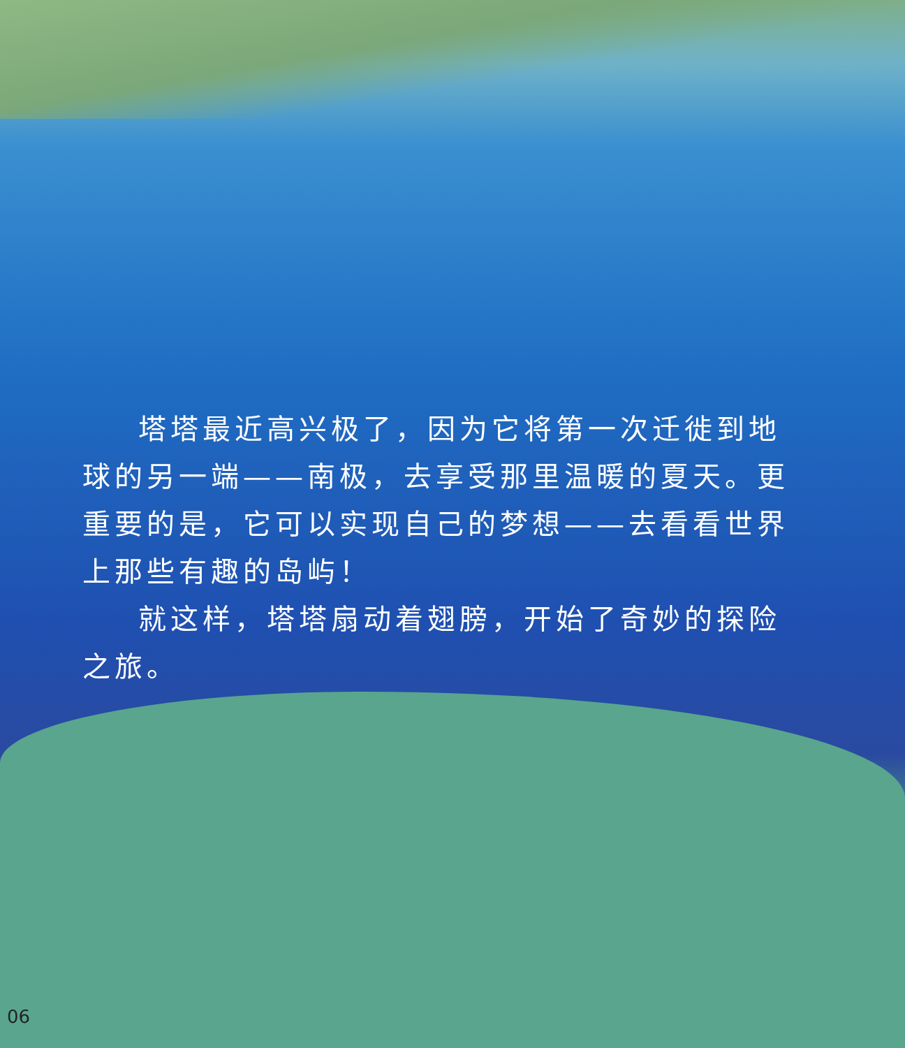塔塔最近高兴极了，因为它将第一次迁徙到地球的另一端——南极，去享受那里温暖的夏天。更重要的是，它可以实现自己的梦想——去看看世界上那些有趣的岛屿！
就这样，塔塔扇动着翅膀，开始了奇妙的探险之旅。
06